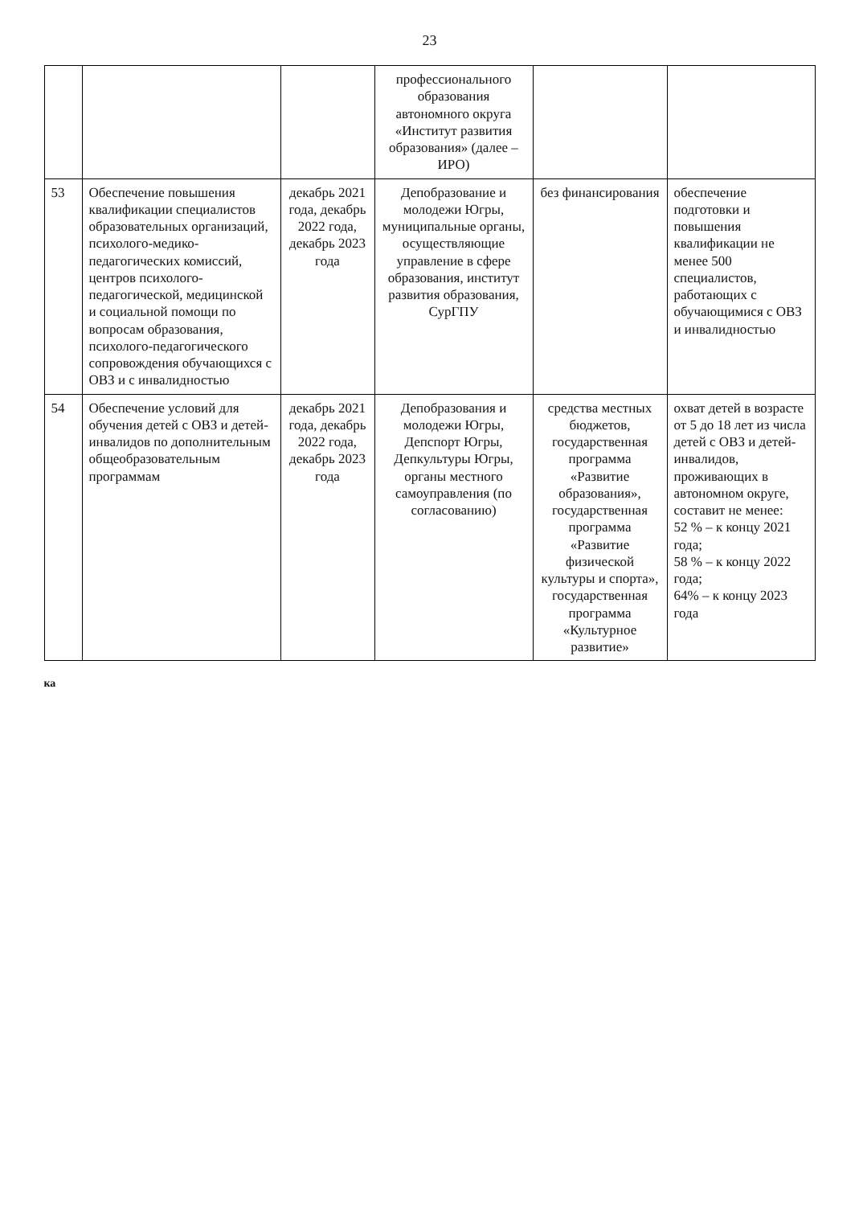23
| | | | профессионального образования автономного округа «Институт развития образования» (далее – ИРО) | | |
| 53 | Обеспечение повышения квалификации специалистов образовательных организаций, психолого-медико-педагогических комиссий, центров психолого-педагогической, медицинской и социальной помощи по вопросам образования, психолого-педагогического сопровождения обучающихся с ОВЗ и с инвалидностью | декабрь 2021 года, декабрь 2022 года, декабрь 2023 года | Депобразование и молодежи Югры, муниципальные органы, осуществляющие управление в сфере образования, институт развития образования, СурГПУ | без финансирования | обеспечение подготовки и повышения квалификации не менее 500 специалистов, работающих с обучающимися с ОВЗ и инвалидностью |
| 54 | Обеспечение условий для обучения детей с ОВЗ и детей-инвалидов по дополнительным общеобразовательным программам | декабрь 2021 года, декабрь 2022 года, декабрь 2023 года | Депобразования и молодежи Югры, Депспорт Югры, Депкультуры Югры, органы местного самоуправления (по согласованию) | средства местных бюджетов, государственная программа «Развитие образования», государственная программа «Развитие физической культуры и спорта», государственная программа «Культурное развитие» | охват детей в возрасте от 5 до 18 лет из числа детей с ОВЗ и детей-инвалидов, проживающих в автономном округе, составит не менее: 52 % – к концу 2021 года; 58 % – к концу 2022 года; 64% – к концу 2023 года |
ка